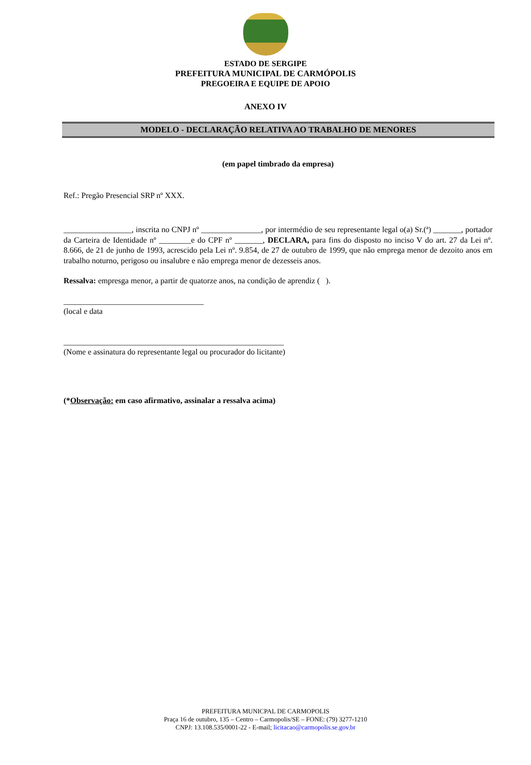ESTADO DE SERGIPE
PREFEITURA MUNICIPAL DE CARMÓPOLIS
PREGOEIRA E EQUIPE DE APOIO
ANEXO IV
MODELO - DECLARAÇÃO RELATIVA AO TRABALHO DE MENORES
(em papel timbrado da empresa)
Ref.: Pregão Presencial SRP nº XXX.
_________________, inscrita no CNPJ nº _______________, por intermédio de seu representante legal o(a) Sr.(ª) _______, portador da Carteira de Identidade nº ________e do CPF nº _______, DECLARA, para fins do disposto no inciso V do art. 27 da Lei nº. 8.666, de 21 de junho de 1993, acrescido pela Lei nº. 9.854, de 27 de outubro de 1999, que não emprega menor de dezoito anos em trabalho noturno, perigoso ou insalubre e não emprega menor de dezesseis anos.
Ressalva: empresga menor, a partir de quatorze anos, na condição de aprendiz ( ).
___________________________________
(local e data
_______________________________________________________
(Nome e assinatura do representante legal ou procurador do licitante)
(*Observação: em caso afirmativo, assinalar a ressalva acima)
PREFEITURA MUNICPAL DE CARMOPOLIS
Praça 16 de outubro, 135 – Centro – Carmopolis/SE – FONE: (79) 3277-1210
CNPJ: 13.108.535/0001-22 - E-mail; licitacao@carmopolis.se.gov.br